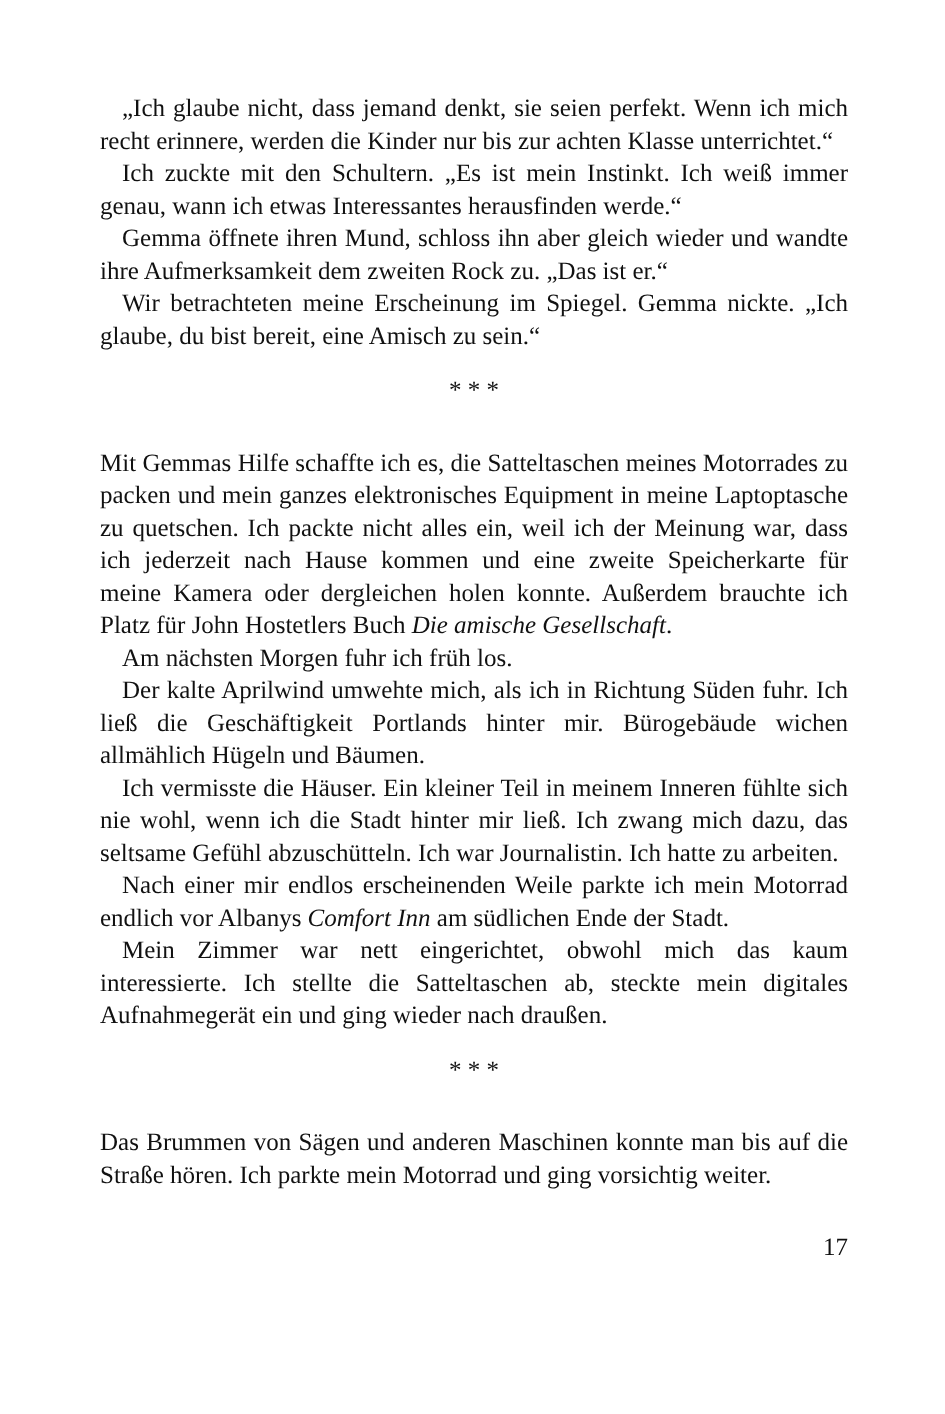„Ich glaube nicht, dass jemand denkt, sie seien perfekt. Wenn ich mich recht erinnere, werden die Kinder nur bis zur achten Klasse unterrichtet.“
Ich zuckte mit den Schultern. „Es ist mein Instinkt. Ich weiß immer genau, wann ich etwas Interessantes herausfinden werde.“
Gemma öffnete ihren Mund, schloss ihn aber gleich wieder und wandte ihre Aufmerksamkeit dem zweiten Rock zu. „Das ist er.“
Wir betrachteten meine Erscheinung im Spiegel. Gemma nickte. „Ich glaube, du bist bereit, eine Amisch zu sein.“
* * *
Mit Gemmas Hilfe schaffte ich es, die Satteltaschen meines Motorrades zu packen und mein ganzes elektronisches Equipment in meine Laptoptasche zu quetschen. Ich packte nicht alles ein, weil ich der Meinung war, dass ich jederzeit nach Hause kommen und eine zweite Speicherkarte für meine Kamera oder dergleichen holen konnte. Außerdem brauchte ich Platz für John Hostetlers Buch Die amische Gesellschaft.
Am nächsten Morgen fuhr ich früh los.
Der kalte Aprilwind umwehte mich, als ich in Richtung Süden fuhr. Ich ließ die Geschäftigkeit Portlands hinter mir. Bürogebäude wichen allmählich Hügeln und Bäumen.
Ich vermisste die Häuser. Ein kleiner Teil in meinem Inneren fühlte sich nie wohl, wenn ich die Stadt hinter mir ließ. Ich zwang mich dazu, das seltsame Gefühl abzuschütteln. Ich war Journalistin. Ich hatte zu arbeiten.
Nach einer mir endlos erscheinenden Weile parkte ich mein Motorrad endlich vor Albanys Comfort Inn am südlichen Ende der Stadt.
Mein Zimmer war nett eingerichtet, obwohl mich das kaum interessierte. Ich stellte die Satteltaschen ab, steckte mein digitales Aufnahmegerät ein und ging wieder nach draußen.
* * *
Das Brummen von Sägen und anderen Maschinen konnte man bis auf die Straße hören. Ich parkte mein Motorrad und ging vorsichtig weiter.
17